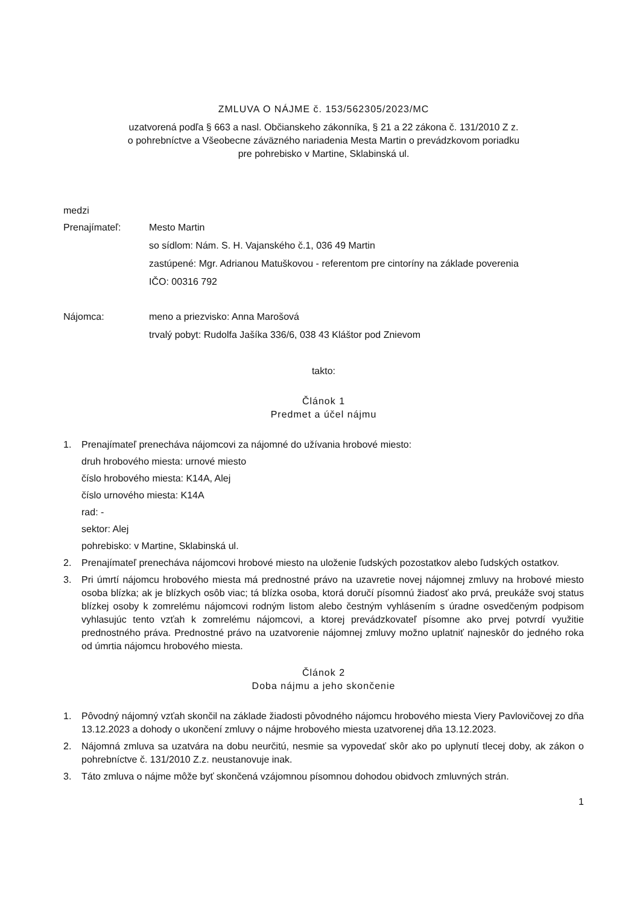ZMLUVA O NÁJME č. 153/562305/2023/MC
uzatvorená podľa § 663 a nasl. Občianskeho zákonníka, § 21 a 22 zákona č. 131/2010 Z z.
o pohrebníctve a Všeobecne záväzného nariadenia Mesta Martin o prevádzkovom poriadku
pre pohrebisko v Martine, Sklabinská ul.
medzi
Prenajímateľ: Mesto Martin
so sídlom: Nám. S. H. Vajanského č.1, 036 49 Martin
zastúpené: Mgr. Adrianou Matuškovou - referentom pre cintoríny na základe poverenia
IČO: 00316 792
Nájomca: meno a priezvisko: Anna Marošová
trvalý pobyt: Rudolfa Jašíka 336/6, 038 43 Kláštor pod Znievom
takto:
Článok 1
Predmet a účel nájmu
1. Prenajímateľ prenecháva nájomcovi za nájomné do užívania hrobové miesto:
druh hrobového miesta: urnové miesto
číslo hrobového miesta: K14A, Alej
číslo urnového miesta: K14A
rad: -
sektor: Alej
pohrebisko: v Martine, Sklabinská ul.
2. Prenajímateľ prenecháva nájomcovi hrobové miesto na uloženie ľudských pozostatkov alebo ľudských ostatkov.
3. Pri úmrtí nájomcu hrobového miesta má prednostné právo na uzavretie novej nájomnej zmluvy na hrobové miesto osoba blízka; ak je blízkych osôb viac; tá blízka osoba, ktorá doručí písomnú žiadosť ako prvá, preukáže svoj status blízkej osoby k zomrelému nájomcovi rodným listom alebo čestným vyhlásením s úradne osvedčeným podpisom vyhlasujúc tento vzťah k zomrelému nájomcovi, a ktorej prevádzkovateľ písomne ako prvej potvrdí využitie prednostného práva. Prednostné právo na uzatvorenie nájomnej zmluvy možno uplatniť najneskôr do jedného roka od úmrtia nájomcu hrobového miesta.
Článok 2
Doba nájmu a jeho skončenie
1. Pôvodný nájomný vzťah skončil na základe žiadosti pôvodného nájomcu hrobového miesta Viery Pavlovičovej zo dňa 13.12.2023 a dohody o ukončení zmluvy o nájme hrobového miesta uzatvorenej dňa 13.12.2023.
2. Nájomná zmluva sa uzatvára na dobu neurčitú, nesmie sa vypovedať skôr ako po uplynutí tlecej doby, ak zákon o pohrebníctve č. 131/2010 Z.z. neustanovuje inak.
3. Táto zmluva o nájme môže byť skončená vzájomnou písomnou dohodou obidvoch zmluvných strán.
1